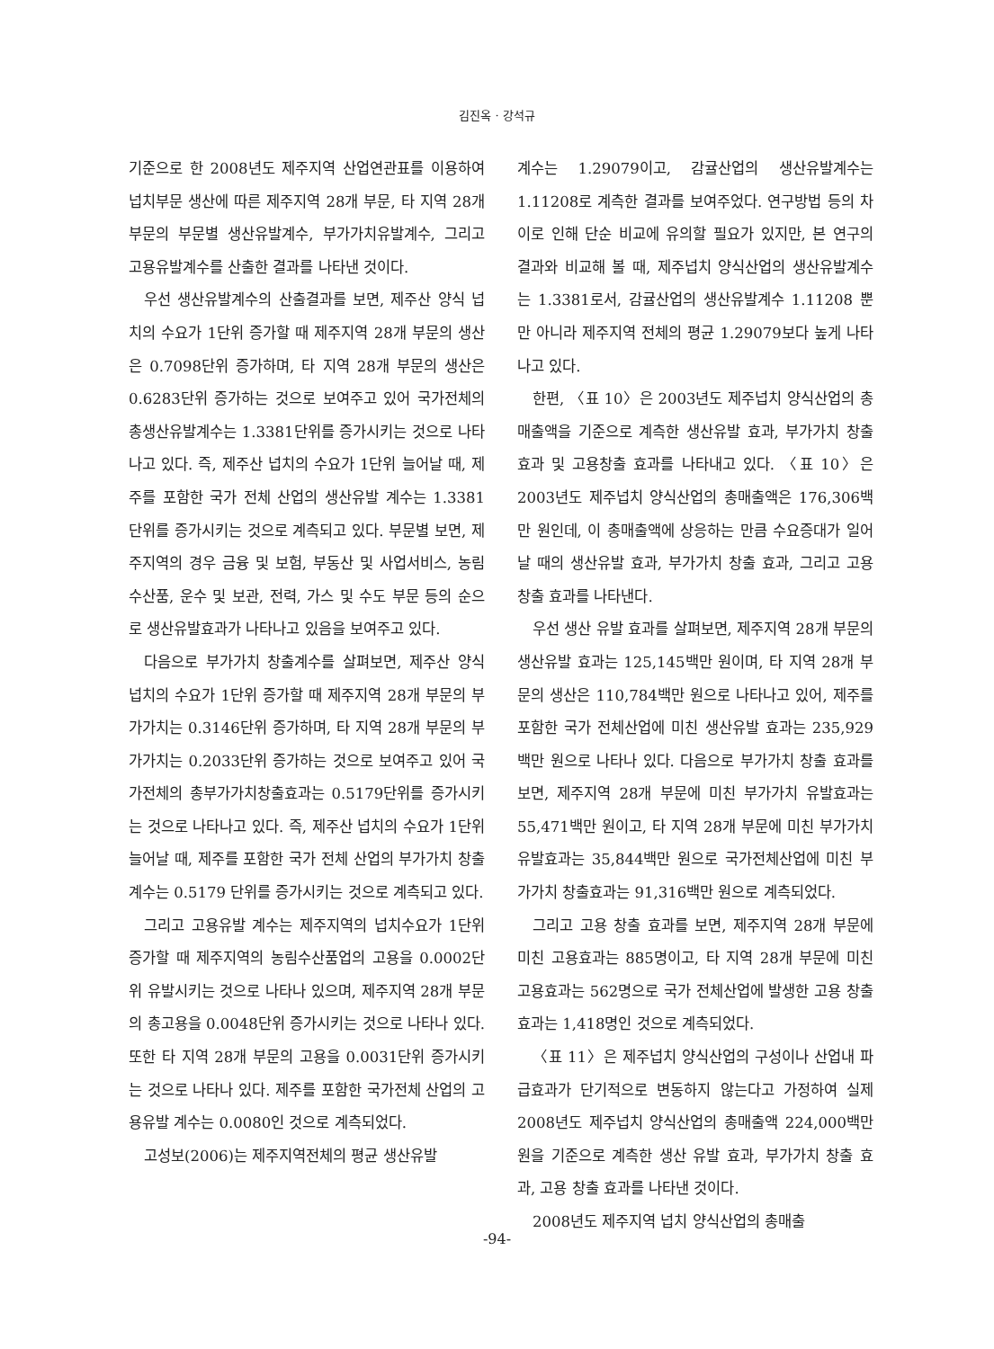김진옥 · 강석규
기준으로 한 2008년도 제주지역 산업연관표를 이용하여 넙치부문 생산에 따른 제주지역 28개 부문, 타 지역 28개 부문의 부문별 생산유발계수, 부가가치유발계수, 그리고 고용유발계수를 산출한 결과를 나타낸 것이다.
우선 생산유발계수의 산출결과를 보면, 제주산 양식 넙치의 수요가 1단위 증가할 때 제주지역 28개 부문의 생산은 0.7098단위 증가하며, 타 지역 28개 부문의 생산은 0.6283단위 증가하는 것으로 보여주고 있어 국가전체의 총생산유발계수는 1.3381단위를 증가시키는 것으로 나타나고 있다. 즉, 제주산 넙치의 수요가 1단위 늘어날 때, 제주를 포함한 국가 전체 산업의 생산유발 계수는 1.3381 단위를 증가시키는 것으로 계측되고 있다. 부문별 보면, 제주지역의 경우 금융 및 보험, 부동산 및 사업서비스, 농림수산품, 운수 및 보관, 전력, 가스 및 수도 부문 등의 순으로 생산유발효과가 나타나고 있음을 보여주고 있다.
다음으로 부가가치 창출계수를 살펴보면, 제주산 양식 넙치의 수요가 1단위 증가할 때 제주지역 28개 부문의 부가가치는 0.3146단위 증가하며, 타 지역 28개 부문의 부가가치는 0.2033단위 증가하는 것으로 보여주고 있어 국가전체의 총부가가치창출효과는 0.5179단위를 증가시키는 것으로 나타나고 있다. 즉, 제주산 넙치의 수요가 1단위 늘어날 때, 제주를 포함한 국가 전체 산업의 부가가치 창출계수는 0.5179 단위를 증가시키는 것으로 계측되고 있다.
그리고 고용유발 계수는 제주지역의 넙치수요가 1단위 증가할 때 제주지역의 농림수산품업의 고용을 0.0002단위 유발시키는 것으로 나타나 있으며, 제주지역 28개 부문의 총고용을 0.0048단위 증가시키는 것으로 나타나 있다. 또한 타 지역 28개 부문의 고용을 0.0031단위 증가시키는 것으로 나타나 있다. 제주를 포함한 국가전체 산업의 고용유발 계수는 0.0080인 것으로 계측되었다.
고성보(2006)는 제주지역전체의 평균 생산유발
계수는 1.29079이고, 감귤산업의 생산유발계수는 1.11208로 계측한 결과를 보여주었다. 연구방법 등의 차이로 인해 단순 비교에 유의할 필요가 있지만, 본 연구의 결과와 비교해 볼 때, 제주넙치 양식산업의 생산유발계수는 1.3381로서, 감귤산업의 생산유발계수 1.11208 뿐만 아니라 제주지역 전체의 평균 1.29079보다 높게 나타나고 있다.
한편, 〈표 10〉은 2003년도 제주넙치 양식산업의 총매출액을 기준으로 계측한 생산유발 효과, 부가가치 창출효과 및 고용창출 효과를 나타내고 있다. 〈표 10〉은 2003년도 제주넙치 양식산업의 총매출액은 176,306백만 원인데, 이 총매출액에 상응하는 만큼 수요증대가 일어날 때의 생산유발 효과, 부가가치 창출 효과, 그리고 고용 창출 효과를 나타낸다.
우선 생산 유발 효과를 살펴보면, 제주지역 28개 부문의 생산유발 효과는 125,145백만 원이며, 타 지역 28개 부문의 생산은 110,784백만 원으로 나타나고 있어, 제주를 포함한 국가 전체산업에 미친 생산유발 효과는 235,929백만 원으로 나타나 있다. 다음으로 부가가치 창출 효과를 보면, 제주지역 28개 부문에 미친 부가가치 유발효과는 55,471백만 원이고, 타 지역 28개 부문에 미친 부가가치 유발효과는 35,844백만 원으로 국가전체산업에 미친 부가가치 창출효과는 91,316백만 원으로 계측되었다.
그리고 고용 창출 효과를 보면, 제주지역 28개 부문에 미친 고용효과는 885명이고, 타 지역 28개 부문에 미친 고용효과는 562명으로 국가 전체산업에 발생한 고용 창출 효과는 1,418명인 것으로 계측되었다.
〈표 11〉은 제주넙치 양식산업의 구성이나 산업내 파급효과가 단기적으로 변동하지 않는다고 가정하여 실제 2008년도 제주넙치 양식산업의 총매출액 224,000백만 원을 기준으로 계측한 생산 유발 효과, 부가가치 창출 효과, 고용 창출 효과를 나타낸 것이다.
2008년도 제주지역 넙치 양식산업의 총매출
-94-